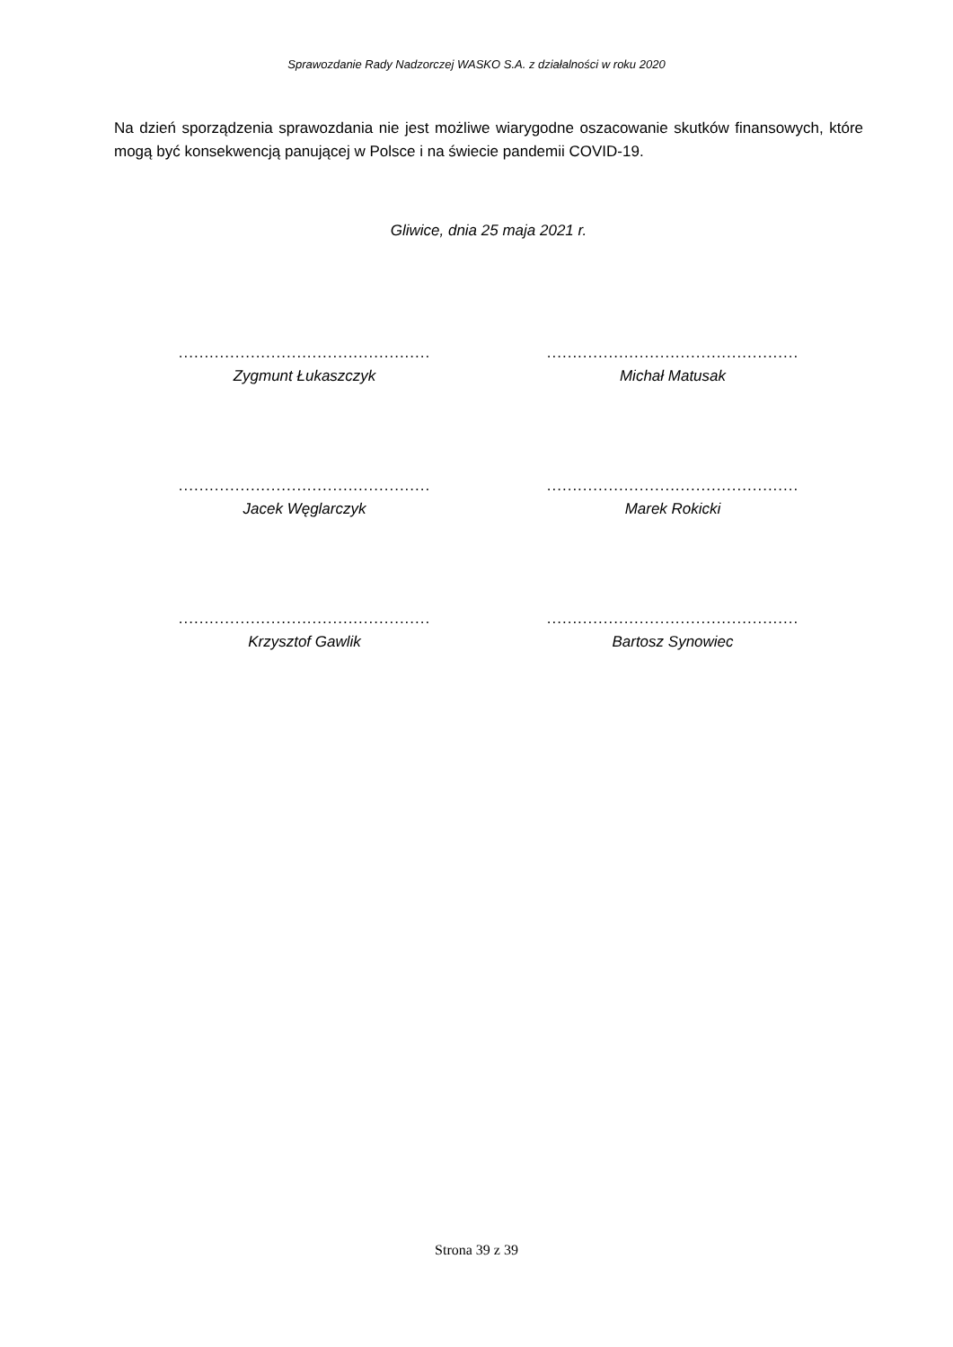Sprawozdanie Rady Nadzorczej WASKO S.A. z działalności w roku 2020
Na dzień sporządzenia sprawozdania nie jest możliwe wiarygodne oszacowanie skutków finansowych, które mogą być konsekwencją panującej w Polsce i na świecie pandemii COVID-19.
Gliwice, dnia 25 maja 2021 r.
.................................................
Zygmunt Łukaszczyk
.................................................
Michał Matusak
.................................................
Jacek Węglarczyk
.................................................
Marek Rokicki
.................................................
Krzysztof Gawlik
.................................................
Bartosz Synowiec
Strona 39 z 39